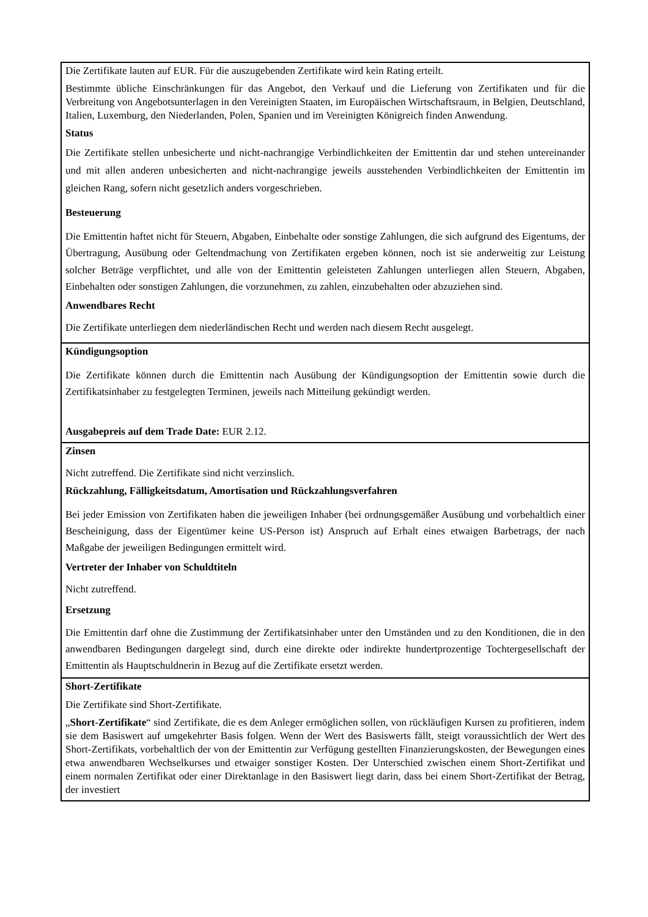| Die Zertifikate lauten auf EUR. Für die auszugebenden Zertifikate wird kein Rating erteilt. Bestimmte übliche Einschränkungen für das Angebot, den Verkauf und die Lieferung von Zertifikaten und für die Verbreitung von Angebotsunterlagen in den Vereinigten Staaten, im Europäischen Wirtschaftsraum, in Belgien, Deutschland, Italien, Luxemburg, den Niederlanden, Polen, Spanien und im Vereinigten Königreich finden Anwendung. Status Die Zertifikate stellen unbesicherte und nicht-nachrangige Verbindlichkeiten der Emittentin dar und stehen untereinander und mit allen anderen unbesicherten and nicht-nachrangige jeweils ausstehenden Verbindlichkeiten der Emittentin im gleichen Rang, sofern nicht gesetzlich anders vorgeschrieben. Besteuerung Die Emittentin haftet nicht für Steuern, Abgaben, Einbehalte oder sonstige Zahlungen, die sich aufgrund des Eigentums, der Übertragung, Ausübung oder Geltendmachung von Zertifikaten ergeben können, noch ist sie anderweitig zur Leistung solcher Beträge verpflichtet, und alle von der Emittentin geleisteten Zahlungen unterliegen allen Steuern, Abgaben, Einbehalten oder sonstigen Zahlungen, die vorzunehmen, zu zahlen, einzubehalten oder abzuziehen sind. Anwendbares Recht Die Zertifikate unterliegen dem niederländischen Recht und werden nach diesem Recht ausgelegt. |
| Kündigungsoption Die Zertifikate können durch die Emittentin nach Ausübung der Kündigungsoption der Emittentin sowie durch die Zertifikatsinhaber zu festgelegten Terminen, jeweils nach Mitteilung gekündigt werden. Ausgabepreis auf dem Trade Date: EUR 2.12. |
| Zinsen Nicht zutreffend. Die Zertifikate sind nicht verzinslich. Rückzahlung, Fälligkeitsdatum, Amortisation und Rückzahlungsverfahren Bei jeder Emission von Zertifikaten haben die jeweiligen Inhaber (bei ordnungsgemäßer Ausübung und vorbehaltlich einer Bescheinigung, dass der Eigentümer keine US-Person ist) Anspruch auf Erhalt eines etwaigen Barbetrags, der nach Maßgabe der jeweiligen Bedingungen ermittelt wird. Vertreter der Inhaber von Schuldtiteln Nicht zutreffend. Ersetzung Die Emittentin darf ohne die Zustimmung der Zertifikatsinhaber unter den Umständen und zu den Konditionen, die in den anwendbaren Bedingungen dargelegt sind, durch eine direkte oder indirekte hundertprozentige Tochtergesellschaft der Emittentin als Hauptschuldnerin in Bezug auf die Zertifikate ersetzt werden. |
| Short-Zertifikate Die Zertifikate sind Short-Zertifikate. „ Short-Zertifikate “ sind Zertifikate, die es dem Anleger ermöglichen sollen, von rückläufigen Kursen zu profitieren, indem sie dem Basiswert auf umgekehrter Basis folgen. Wenn der Wert des Basiswerts fällt, steigt voraussichtlich der Wert des Short-Zertifikats, vorbehaltlich der von der Emittentin zur Verfügung gestellten Finanzierungskosten, der Bewegungen eines etwa anwendbaren Wechselkurses und etwaiger sonstiger Kosten. Der Unterschied zwischen einem Short-Zertifikat und einem normalen Zertifikat oder einer Direktanlage in den Basiswert liegt darin, dass bei einem Short-Zertifikat der Betrag, der investiert |